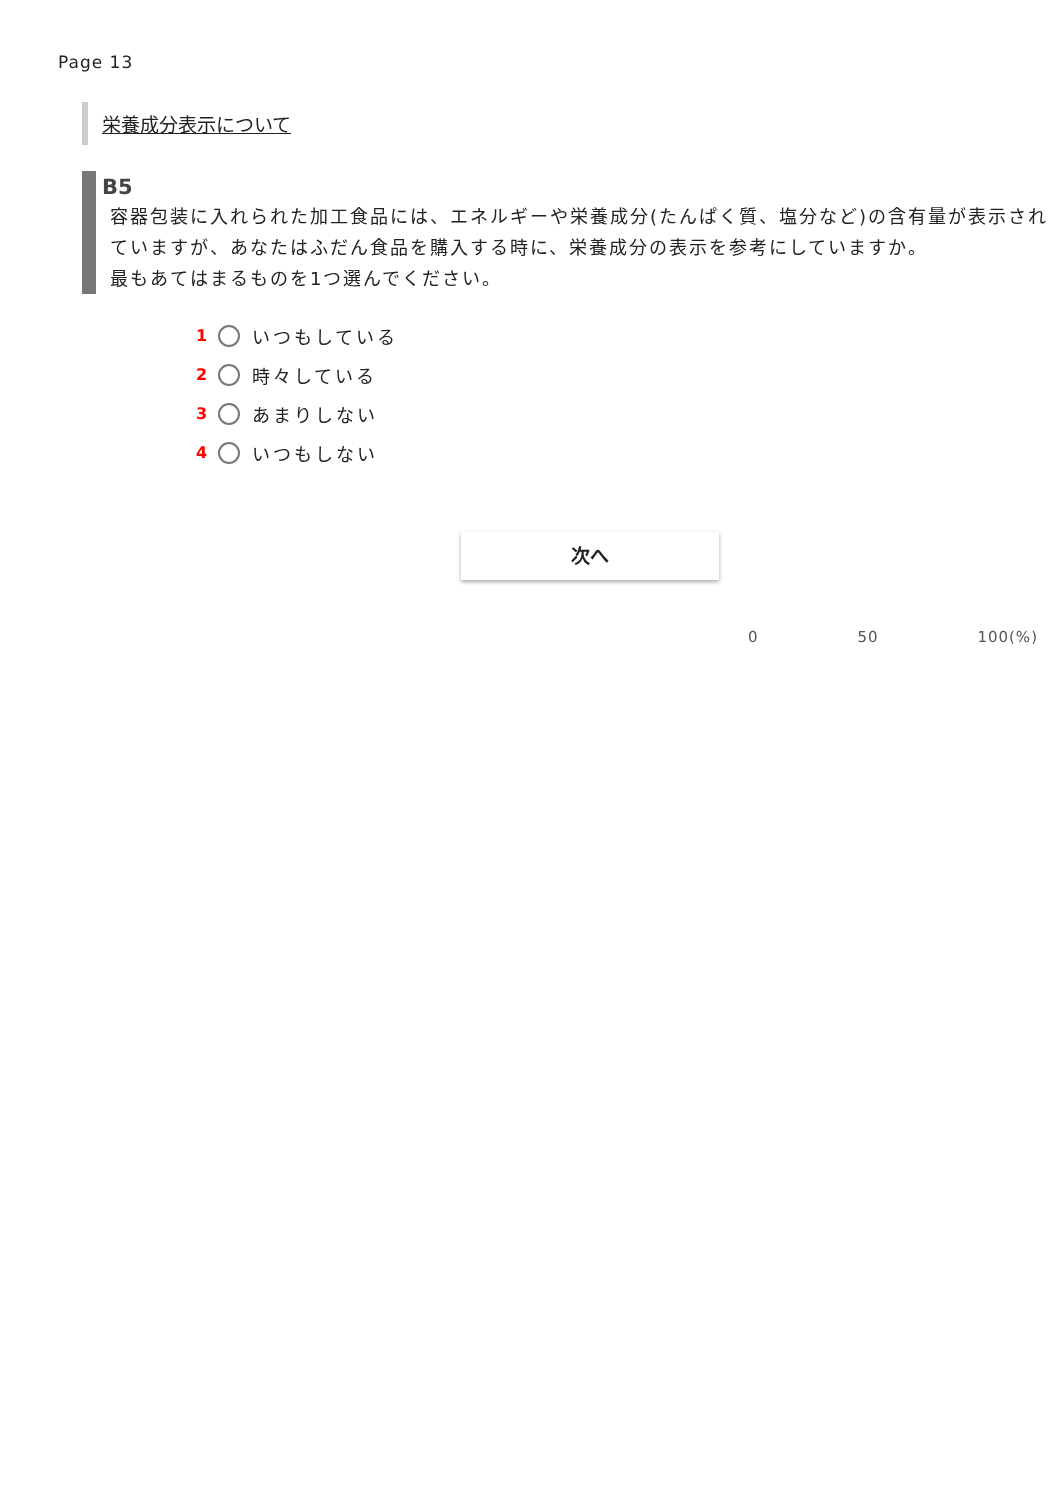Page 13
栄養成分表示について
B5
容器包装に入れられた加工食品には、エネルギーや栄養成分(たんぱく質、塩分など)の含有量が表示されていますが、あなたはふだん食品を購入する時に、栄養成分の表示を参考にしていますか。
最もあてはまるものを1つ選んでください。
1 いつもしている
2 時々している
3 あまりしない
4 いつもしない
次へ
0 50 100(%)